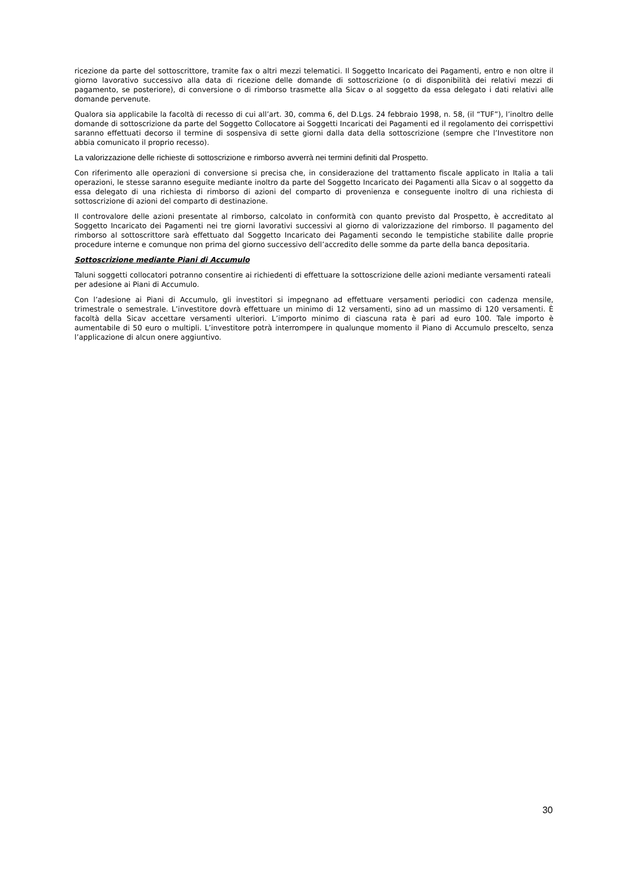ricezione da parte del sottoscrittore, tramite fax o altri mezzi telematici. Il Soggetto Incaricato dei Pagamenti, entro e non oltre il giorno lavorativo successivo alla data di ricezione delle domande di sottoscrizione (o di disponibilità dei relativi mezzi di pagamento, se posteriore), di conversione o di rimborso trasmette alla Sicav o al soggetto da essa delegato i dati relativi alle domande pervenute.
Qualora sia applicabile la facoltà di recesso di cui all’art. 30, comma 6, del D.Lgs. 24 febbraio 1998, n. 58, (il “TUF”), l’inoltro delle domande di sottoscrizione da parte del Soggetto Collocatore ai Soggetti Incaricati dei Pagamenti ed il regolamento dei corrispettivi saranno effettuati decorso il termine di sospensiva di sette giorni dalla data della sottoscrizione (sempre che l’Investitore non abbia comunicato il proprio recesso).
La valorizzazione delle richieste di sottoscrizione e rimborso avverrà nei termini definiti dal Prospetto.
Con riferimento alle operazioni di conversione si precisa che, in considerazione del trattamento fiscale applicato in Italia a tali operazioni, le stesse saranno eseguite mediante inoltro da parte del Soggetto Incaricato dei Pagamenti alla Sicav o al soggetto da essa delegato di una richiesta di rimborso di azioni del comparto di provenienza e conseguente inoltro di una richiesta di sottoscrizione di azioni del comparto di destinazione.
Il controvalore delle azioni presentate al rimborso, calcolato in conformità con quanto previsto dal Prospetto, è accreditato al Soggetto Incaricato dei Pagamenti nei tre giorni lavorativi successivi al giorno di valorizzazione del rimborso. Il pagamento del rimborso al sottoscrittore sarà effettuato dal Soggetto Incaricato dei Pagamenti secondo le tempistiche stabilite dalle proprie procedure interne e comunque non prima del giorno successivo dell’accredito delle somme da parte della banca depositaria.
Sottoscrizione mediante Piani di Accumulo
Taluni soggetti collocatori potranno consentire ai richiedenti di effettuare la sottoscrizione delle azioni mediante versamenti rateali per adesione ai Piani di Accumulo.
Con l’adesione ai Piani di Accumulo, gli investitori si impegnano ad effettuare versamenti periodici con cadenza mensile, trimestrale o semestrale. L’investitore dovrà effettuare un minimo di 12 versamenti, sino ad un massimo di 120 versamenti. È facoltà della Sicav accettare versamenti ulteriori. L’importo minimo di ciascuna rata è pari ad euro 100. Tale importo è aumentabile di 50 euro o multipli. L’investitore potrà interrompere in qualunque momento il Piano di Accumulo prescelto, senza l’applicazione di alcun onere aggiuntivo.
30